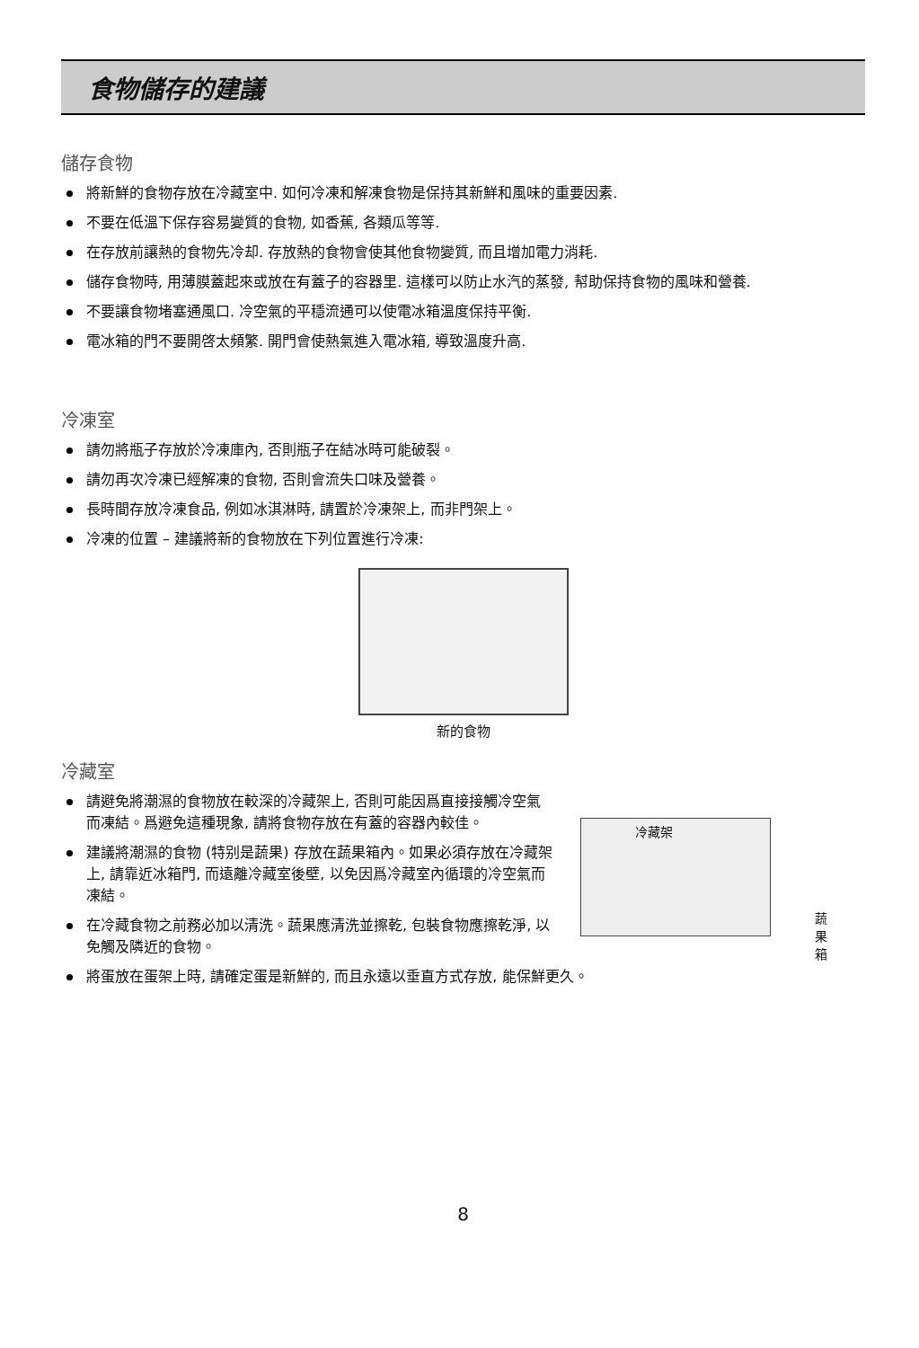食物儲存的建議
儲存食物
將新鮮的食物存放在冷藏室中. 如何冷凍和解凍食物是保持其新鮮和風味的重要因素.
不要在低溫下保存容易變質的食物, 如香蕉, 各類瓜等等.
在存放前讓熱的食物先冷却. 存放熱的食物會使其他食物變質, 而且增加電力消耗.
儲存食物時, 用薄膜蓋起來或放在有蓋子的容器里. 這樣可以防止水汽的蒸發, 幇助保持食物的風味和營養.
不要讓食物堵塞通風口. 冷空氣的平穩流通可以使電冰箱溫度保持平衡.
電冰箱的門不要開啓太頻繁. 開門會使熱氣進入電冰箱, 導致溫度升高.
冷凍室
請勿將瓶子存放於冷凍庫內, 否則瓶子在結冰時可能破裂。
請勿再次冷凍已經解凍的食物, 否則會流失口味及營養。
長時間存放冷凍食品, 例如冰淇淋時, 請置於冷凍架上, 而非門架上。
冷凍的位置 – 建議將新的食物放在下列位置進行冷凍:
新的食物
冷藏室
請避免將潮濕的食物放在較深的冷藏架上, 否則可能因爲直接接觸冷空氣而凍結。爲避免這種現象, 請將食物存放在有蓋的容器內較佳。
建議將潮濕的食物 (特别是蔬果) 存放在蔬果箱內。如果必須存放在冷藏架上, 請靠近冰箱門, 而遠離冷藏室後壁, 以免因爲冷藏室內循環的冷空氣而凍結。
在冷藏食物之前務必加以清洗。蔬果應清洗並擦乾, 包裝食物應擦乾淨, 以免觸及隣近的食物。
冷藏架
蔬果箱
將蛋放在蛋架上時, 請確定蛋是新鮮的, 而且永遠以垂直方式存放, 能保鮮更久。
8